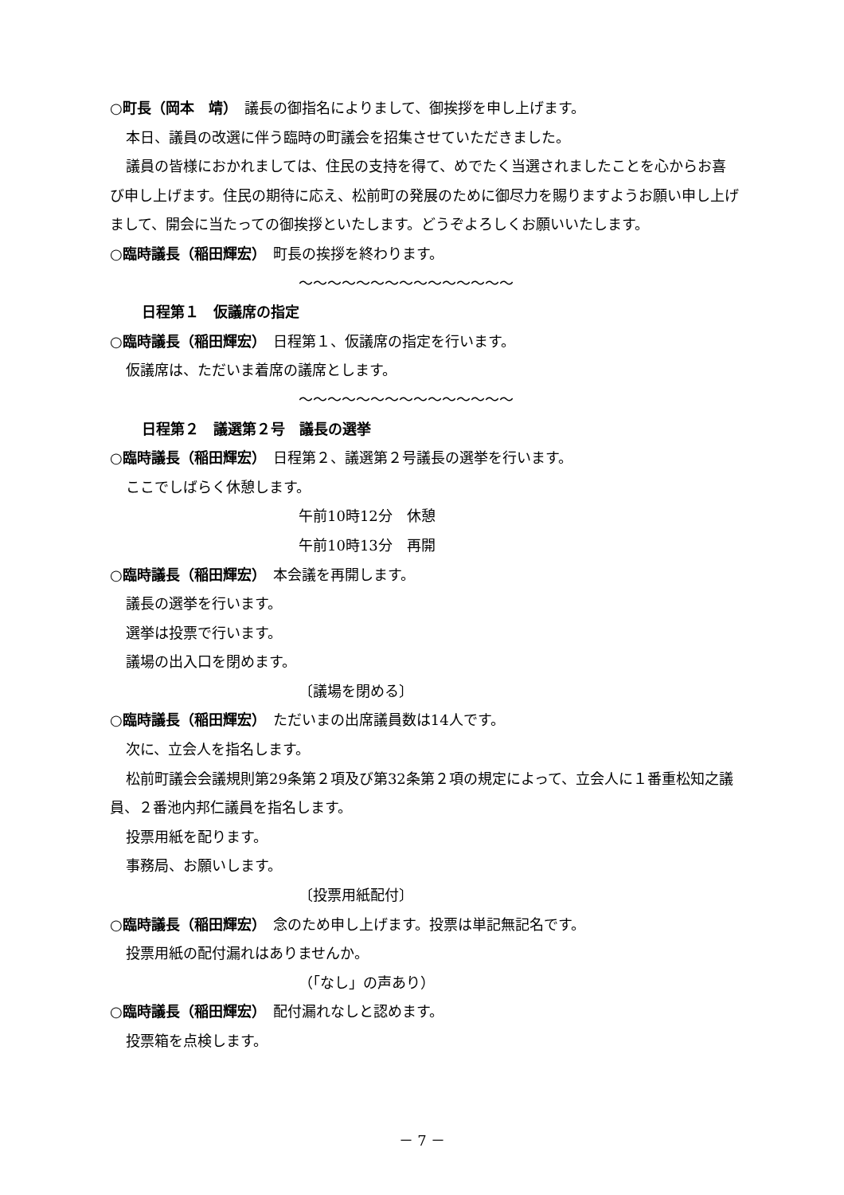○町長（岡本　靖）　議長の御指名によりまして、御挨拶を申し上げます。
本日、議員の改選に伴う臨時の町議会を招集させていただきました。
議員の皆様におかれましては、住民の支持を得て、めでたく当選されましたことを心からお喜び申し上げます。住民の期待に応え、松前町の発展のために御尽力を賜りますようお願い申し上げまして、開会に当たっての御挨拶といたします。どうぞよろしくお願いいたします。
○臨時議長（稲田輝宏）　町長の挨拶を終わります。
～～～～～～～～～～～～～～～
日程第１　仮議席の指定
○臨時議長（稲田輝宏）　日程第１、仮議席の指定を行います。
仮議席は、ただいま着席の議席とします。
～～～～～～～～～～～～～～～
日程第２　議選第２号　議長の選挙
○臨時議長（稲田輝宏）　日程第２、議選第２号議長の選挙を行います。
ここでしばらく休憩します。
午前10時12分　休憩
午前10時13分　再開
○臨時議長（稲田輝宏）　本会議を再開します。
議長の選挙を行います。
選挙は投票で行います。
議場の出入口を閉めます。
〔議場を閉める〕
○臨時議長（稲田輝宏）　ただいまの出席議員数は14人です。
次に、立会人を指名します。
松前町議会会議規則第29条第２項及び第32条第２項の規定によって、立会人に１番重松知之議員、２番池内邦仁議員を指名します。
投票用紙を配ります。
事務局、お願いします。
〔投票用紙配付〕
○臨時議長（稲田輝宏）　念のため申し上げます。投票は単記無記名です。
投票用紙の配付漏れはありませんか。
（「なし」の声あり）
○臨時議長（稲田輝宏）　配付漏れなしと認めます。
投票箱を点検します。
－ 7 －